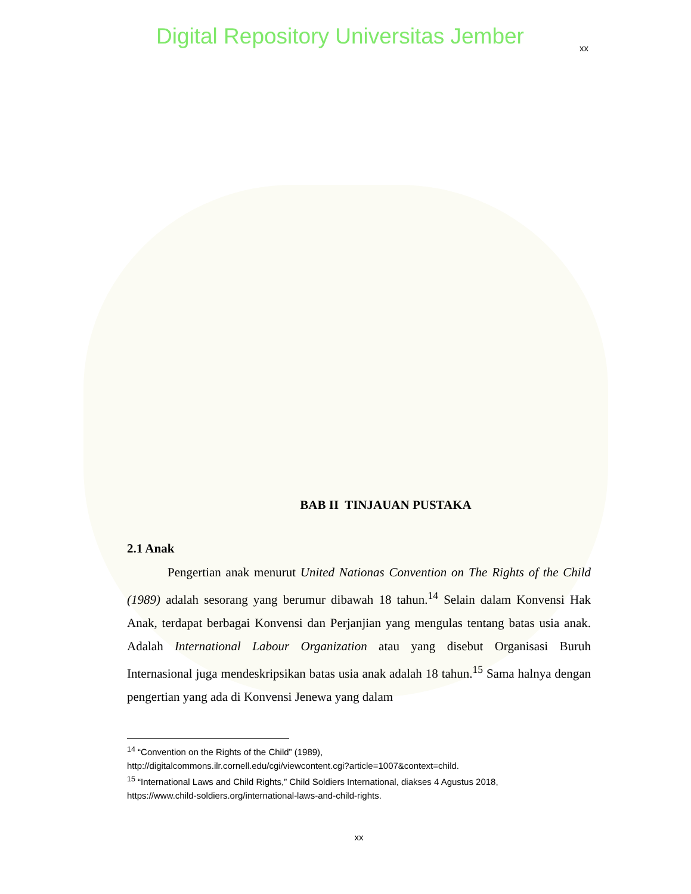Digital Repository Universitas Jember
xx
BAB II TINJAUAN PUSTAKA
2.1 Anak
Pengertian anak menurut United Nationas Convention on The Rights of the Child (1989) adalah sesorang yang berumur dibawah 18 tahun.<sup>14</sup> Selain dalam Konvensi Hak Anak, terdapat berbagai Konvensi dan Perjanjian yang mengulas tentang batas usia anak. Adalah International Labour Organization atau yang disebut Organisasi Buruh Internasional juga mendeskripsikan batas usia anak adalah 18 tahun.<sup>15</sup> Sama halnya dengan pengertian yang ada di Konvensi Jenewa yang dalam
<sup>14</sup> “Convention on the Rights of the Child” (1989),
http://digitalcommons.ilr.cornell.edu/cgi/viewcontent.cgi?article=1007&context=child.
<sup>15</sup> “International Laws and Child Rights,” Child Soldiers International, diakses 4 Agustus 2018,
https://www.child-soldiers.org/international-laws-and-child-rights.
xx